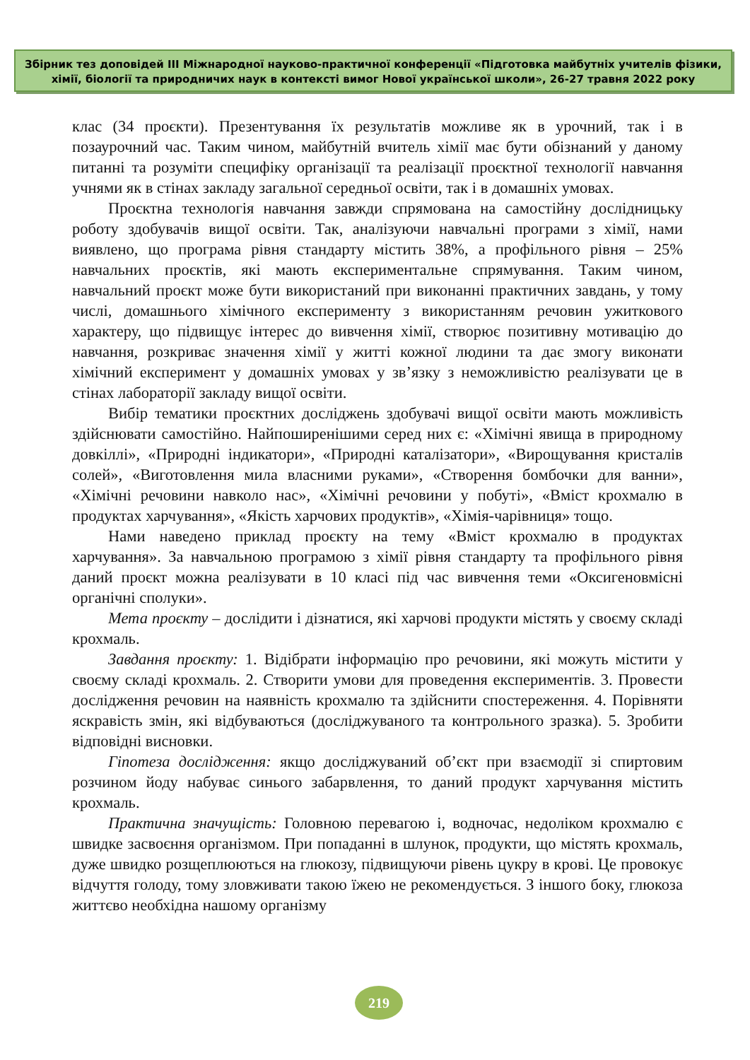Збірник тез доповідей ІІІ Міжнародної науково-практичної конференції «Підготовка майбутніх учителів фізики, хімії, біології та природничих наук в контексті вимог Нової української школи», 26-27 травня 2022 року
клас (34 проєкти). Презентування їх результатів можливе як в урочний, так і в позаурочний час. Таким чином, майбутній вчитель хімії має бути обізнаний у даному питанні та розуміти специфіку організації та реалізації проєктної технології навчання учнями як в стінах закладу загальної середньої освіти, так і в домашніх умовах.
Проєктна технологія навчання завжди спрямована на самостійну дослідницьку роботу здобувачів вищої освіти. Так, аналізуючи навчальні програми з хімії, нами виявлено, що програма рівня стандарту містить 38%, а профільного рівня – 25% навчальних проєктів, які мають експериментальне спрямування. Таким чином, навчальний проєкт може бути використаний при виконанні практичних завдань, у тому числі, домашнього хімічного експерименту з використанням речовин ужиткового характеру, що підвищує інтерес до вивчення хімії, створює позитивну мотивацію до навчання, розкриває значення хімії у житті кожної людини та дає змогу виконати хімічний експеримент у домашніх умовах у зв’язку з неможливістю реалізувати це в стінах лабораторії закладу вищої освіти.
Вибір тематики проєктних досліджень здобувачі вищої освіти мають можливість здійснювати самостійно. Найпоширенішими серед них є: «Хімічні явища в природному довкіллі», «Природні індикатори», «Природні каталізатори», «Вирощування кристалів солей», «Виготовлення мила власними руками», «Створення бомбочки для ванни», «Хімічні речовини навколо нас», «Хімічні речовини у побуті», «Вміст крохмалю в продуктах харчування», «Якість харчових продуктів», «Хімія-чарівниця» тощо.
Нами наведено приклад проєкту на тему «Вміст крохмалю в продуктах харчування». За навчальною програмою з хімії рівня стандарту та профільного рівня даний проєкт можна реалізувати в 10 класі під час вивчення теми «Оксигеновмісні органічні сполуки».
Мета проєкту – дослідити і дізнатися, які харчові продукти містять у своєму складі крохмаль.
Завдання проєкту: 1. Відібрати інформацію про речовини, які можуть містити у своєму складі крохмаль. 2. Створити умови для проведення експериментів. 3. Провести дослідження речовин на наявність крохмалю та здійснити спостереження. 4. Порівняти яскравість змін, які відбуваються (досліджуваного та контрольного зразка). 5. Зробити відповідні висновки.
Гіпотеза дослідження: якщо досліджуваний об’єкт при взаємодії зі спиртовим розчином йоду набуває синього забарвлення, то даний продукт харчування містить крохмаль.
Практична значущість: Головною перевагою і, водночас, недоліком крохмалю є швидке засвоєння організмом. При попаданні в шлунок, продукти, що містять крохмаль, дуже швидко розщеплюються на глюкозу, підвищуючи рівень цукру в крові. Це провокує відчуття голоду, тому зловживати такою їжею не рекомендується. З іншого боку, глюкоза життєво необхідна нашому організму
219